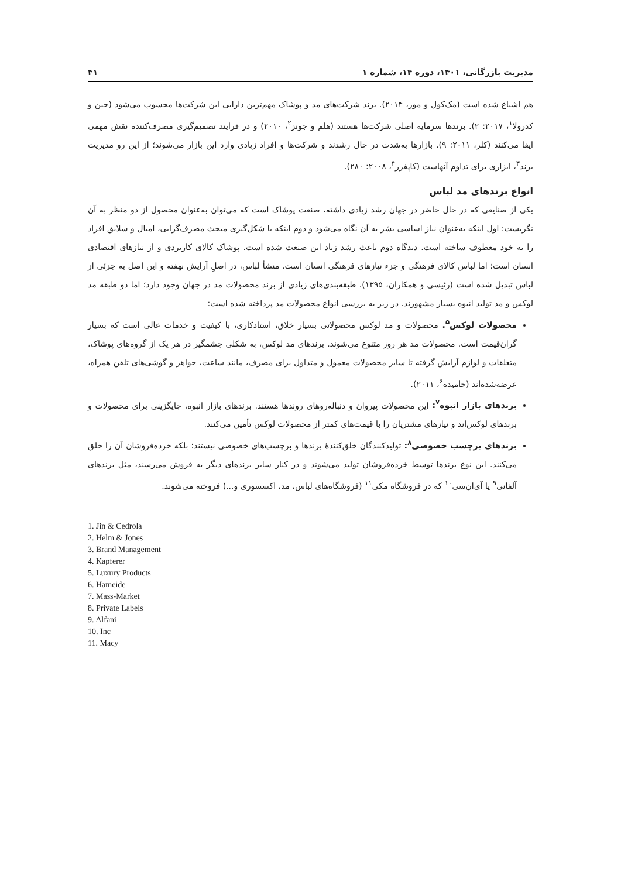مدیریت بازرگانی، ۱۴۰۱، دوره ۱۴، شماره ۱ ۴۱
هم اشباع شده است (مک‌کول و مور، ۲۰۱۴). برند شرکت‌های مد و پوشاک مهم‌ترین دارایی این شرکت‌ها محسوب می‌شود (جین و کدرولا<sup>۱</sup>، ۲۰۱۷: ۲). برندها سرمایه اصلی شرکت‌ها هستند (هلم و جونز<sup>۲</sup>، ۲۰۱۰) و در فرایند تصمیم‌گیری مصرف‌کننده نقش مهمی ایفا می‌کنند (کلر، ۲۰۱۱: ۹). بازارها به‌شدت در حال رشدند و شرکت‌ها و افراد زیادی وارد این بازار می‌شوند؛ از این رو مدیریت برند<sup>۳</sup>، ابزاری برای تداوم آنهاست (کاپفرر<sup>۴</sup>، ۲۰۰۸: ۲۸۰).
انواع برندهای مد لباس
یکی از صنایعی که در حال حاضر در جهان رشد زیادی داشته، صنعت پوشاک است که می‌توان به‌عنوان محصول از دو منظر به آن نگریست: اول اینکه به‌عنوان نیاز اساسی بشر به آن نگاه می‌شود و دوم اینکه با شکل‌گیری مبحث مصرف‌گرایی، امیال و سلایق افراد را به خود معطوف ساخته است. دیدگاه دوم باعث رشد زیاد این صنعت شده است. پوشاک کالای کاربردی و از نیازهای اقتصادی انسان است؛ اما لباس کالای فرهنگی و جزء نیازهای فرهنگی انسان است. منشأ لباس، در اصلِ آرایش نهفته و این اصل به جزئی از لباس تبدیل شده است (رئیسی و همکاران، ۱۳۹۵). طبقه‌بندی‌های زیادی از برند محصولات مد در جهان وجود دارد؛ اما دو طبقه مد لوکس و مد تولید انبوه بسیار مشهورند. در زیر به بررسی انواع محصولات مد پرداخته شده است:
محصولات لوکس<sup>۵</sup>. محصولات و مد لوکس محصولاتی بسیار خلاق، استادکاری، با کیفیت و خدمات عالی است که بسیار گران‌قیمت است. محصولات مد هر روز متنوع می‌شوند. برندهای مد لوکس، به شکلی چشمگیر در هر یک از گروه‌های پوشاک، متعلقات و لوازم آرایش گرفته تا سایر محصولات معمول و متداول برای مصرف، مانند ساعت، جواهر و گوشی‌های تلفن همراه، عرضه‌شده‌اند (حامیده<sup>۶</sup>، ۲۰۱۱).
برندهای بازار انبوه<sup>۷</sup>: این محصولات پیروان و دنباله‌روهای روندها هستند. برندهای بازار انبوه، جایگزینی برای محصولات و برندهای لوکس‌اند و نیازهای مشتریان را با قیمت‌های کمتر از محصولات لوکس تأمین می‌کنند.
برندهای برچسب خصوصی<sup>۸</sup>: تولیدکنندگان خلق‌کنندهٔ برندها و برچسب‌های خصوصی نیستند؛ بلکه خرده‌فروشان آن را خلق می‌کنند. این نوع برندها توسط خرده‌فروشان تولید می‌شوند و در کنار سایر برندهای دیگر به فروش می‌رسند، مثل برندهای آلفانی<sup>۹</sup> یا آی‌ان‌سی<sup>۱۰</sup> که در فروشگاه مکی<sup>۱۱</sup> (فروشگاه‌های لباس، مد، اکسسوری و...) فروخته می‌شوند.
1. Jin & Cedrola
2. Helm & Jones
3. Brand Management
4. Kapferer
5. Luxury Products
6. Hameide
7. Mass-Market
8. Private Labels
9. Alfani
10. Inc
11. Macy